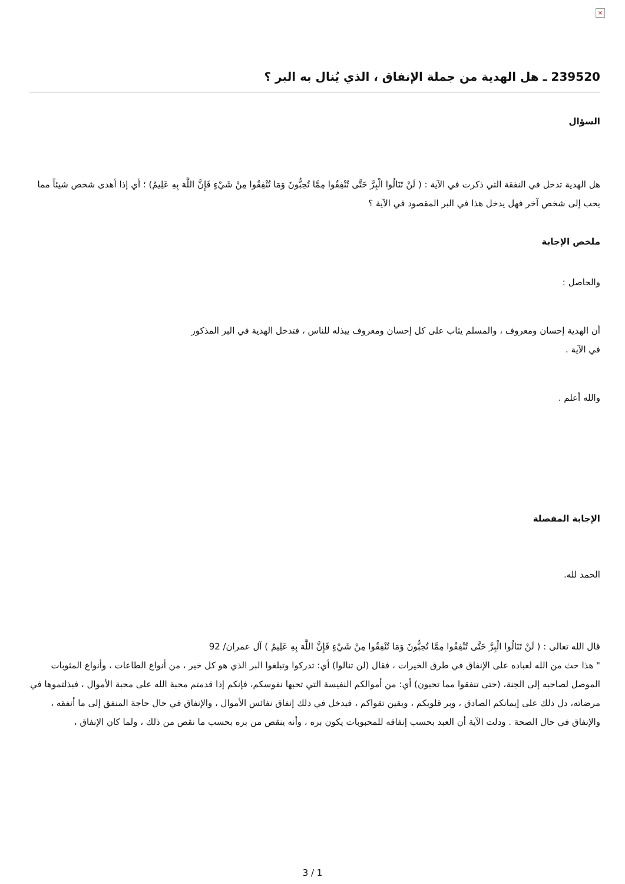×
239520 ـ هل الهدية من جملة الإنفاق ، الذي يُنال به البر ؟
السؤال
هل الهدية تدخل في النفقة التي ذكرت في الآية : ( لَنْ تَنَالُوا الْبِرَّ حَتَّى تُنْفِقُوا مِمَّا تُحِبُّونَ وَمَا تُنْفِقُوا مِنْ شَيْءٍ فَإِنَّ اللَّهَ بِهِ عَلِيمٌ) ؛ أي إذا أهدى شخص شيئاً مما يحب إلى شخص آخر فهل يدخل هذا في البر المقصود في الآية ؟
ملخص الإجابة
والحاصل :
أن الهدية إحسان ومعروف ، والمسلم يثاب على كل إحسان ومعروف يبذله للناس ، فتدخل الهدية في البر المذكور في الآية .
والله أعلم .
الإجابة المفصلة
الحمد لله.
قال الله تعالى : ( لَنْ تَنَالُوا الْبِرَّ حَتَّى تُنْفِقُوا مِمَّا تُحِبُّونَ وَمَا تُنْفِقُوا مِنْ شَيْءٍ فَإِنَّ اللَّهَ بِهِ عَلِيمٌ ) آل عمران/ 92
" هذا حث من الله لعباده على الإنفاق في طرق الخيرات ، فقال (لن تنالوا) أي: تدركوا وتبلغوا البر الذي هو كل خير ، من أنواع الطاعات ، وأنواع المثوبات الموصل لصاحبه إلى الجنة، (حتى تنفقوا مما تحبون) أي: من أموالكم النفيسة التي تحبها نفوسكم، فإنكم إذا قدمتم محبة الله على محبة الأموال ، فبذلتموها في مرضاته، دل ذلك على إيمانكم الصادق ، وبر قلوبكم ، ويقين تقواكم ، فيدخل في ذلك إنفاق نفائس الأموال ، والإنفاق في حال حاجة المنفق إلى ما أنفقه ، والإنفاق في حال الصحة . ودلت الآية أن العبد بحسب إنفاقه للمحبوبات يكون بره ، وأنه ينقص من بره بحسب ما نقص من ذلك ، ولما كان الإنفاق ،
3 / 1